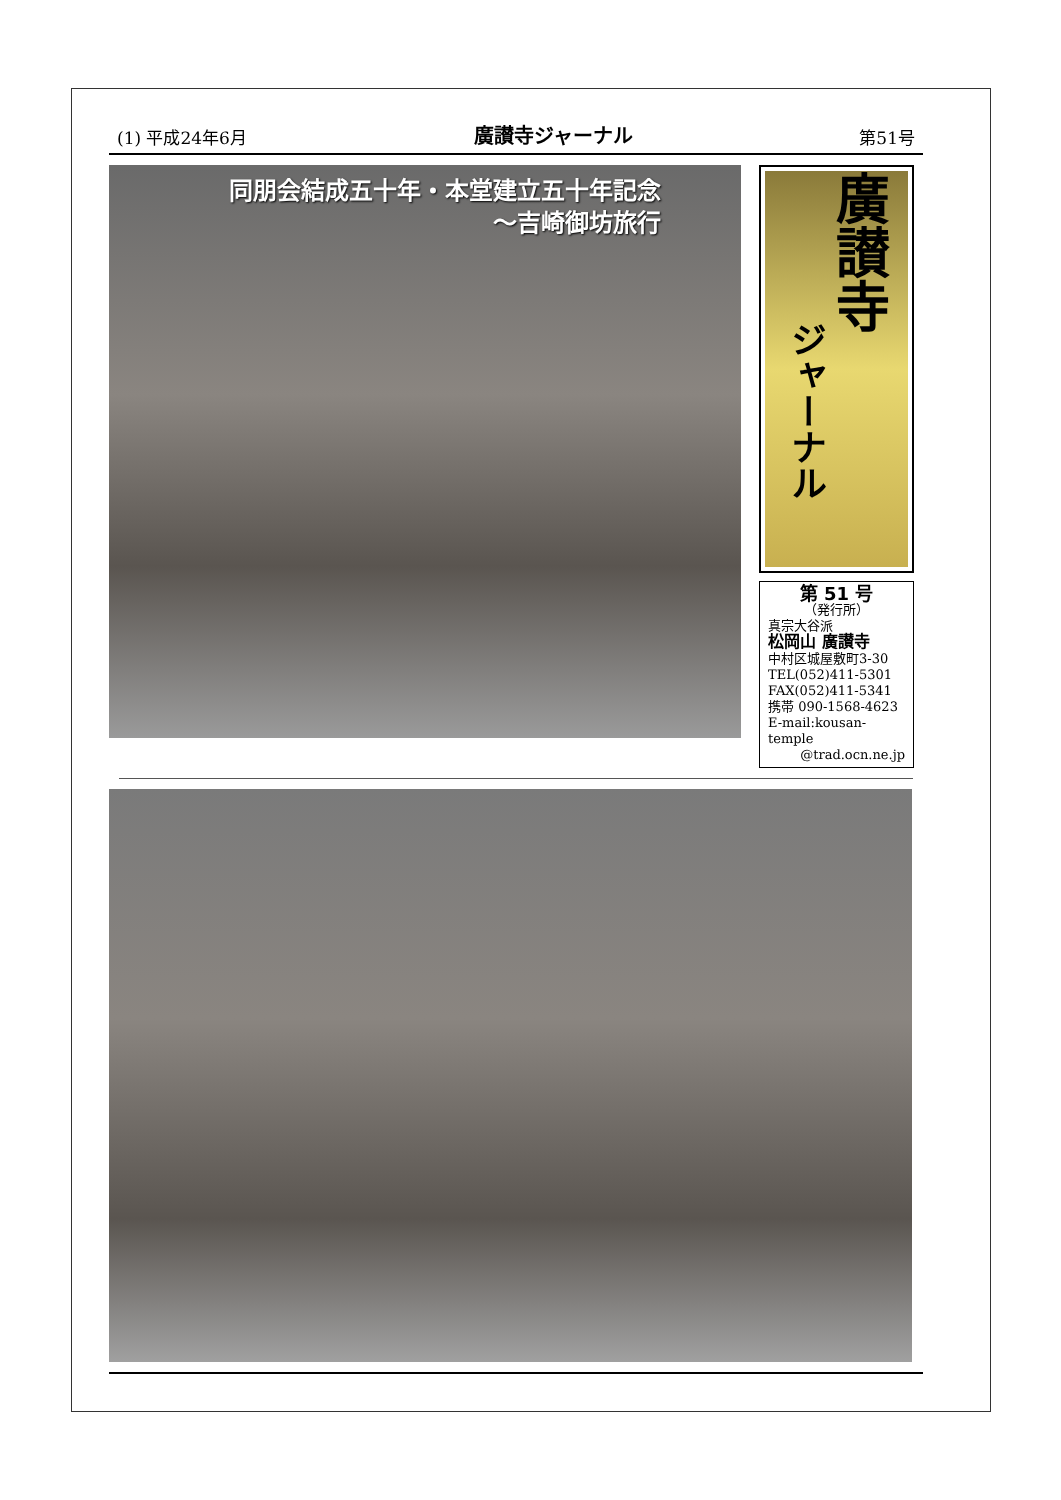(1) 平成24年6月 廣讃寺ジャーナル 第51号
同朋会結成五十年・本堂建立五十年記念
～吉崎御坊旅行
ジャーナル 廣讃寺
第 51 号
（発行所）
真宗大谷派
松岡山 廣讃寺
中村区城屋敷町3-30
TEL(052)411-5301
FAX(052)411-5341
携帯 090-1568-4623
E-mail:kousan-temple
@trad.ocn.ne.jp